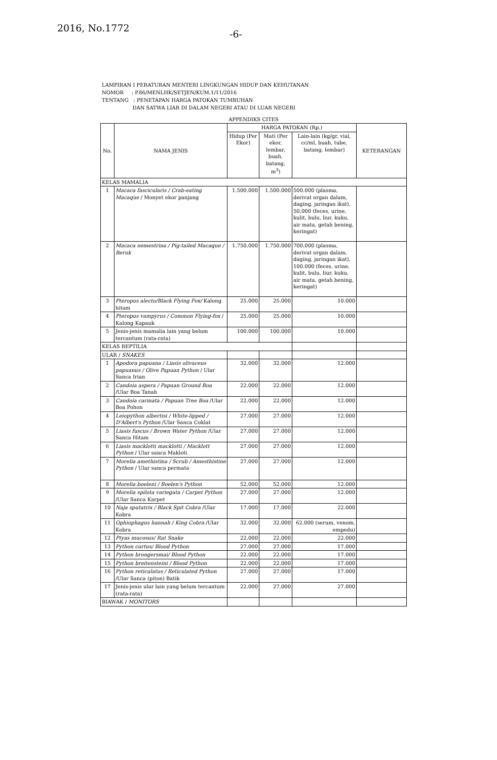2016, No.1772
-6-
LAMPIRAN I PERATURAN MENTERI LINGKUNGAN HIDUP DAN KEHUTANAN
NOMOR : P.86/MENLHK/SETJEN/KUM.1/11/2016
TENTANG : PENETAPAN HARGA PATOKAN TUMBUHAN
DAN SATWA LIAR DI DALAM NEGERI ATAU DI LUAR NEGERI
APPENDIKS CITES
| No. | NAMA JENIS | HARGA PATOKAN (Rp.) | | | KETERANGAN |
| --- | --- | --- | --- | --- | --- |
| | | Hidup (Per Ekor) | Mati (Per ekor, lembar, buah, batang, m<sup>3</sup>) | Lain-lain (kg/gr, vial, cc/ml, buah, tube, batang, lembar) | |
| KELAS MAMALIA | | | | | |
| 1 | Macaca fascicularis / Crab-eating Macaque / Monyet ekor panjang | 1.500.000 | 1.500.000 | 500.000 (plasma, derivat organ dalam, daging, jaringan ikat), 50.000 (feces, urine, kulit, bulu, liur, kuku, air mata, getah bening, keringat) | |
| 2 | Macaca nemestrina / Pig-tailed Macaque / Beruk | 1.750.000 | 1.750.000 | 700.000 (plasma, derivat organ dalam, daging, jaringan ikat), 100.000 (feces, urine, kulit, bulu, liur, kuku, air mata, getah bening, keringat) | |
| 3 | Pteropus alecto/Black Flying Fox/ Kalong hitam | 25.000 | 25.000 | 10.000 | |
| 4 | Pteropus vampyrus / Common Flying-fox / Kalong Kapauk | 25.000 | 25.000 | 10.000 | |
| 5 | Jenis-jenis mamalia lain yang belum tercantum (rata-rata) | 100.000 | 100.000 | 10.000 | |
| KELAS REPTILIA | | | | | |
| ULAR / SNAKES | | | | | |
| 1 | Apodora papuana / Liasis olivaceus papuanus / Olive Papuan Python / Ular Sanca Irian | 32.000 | 32.000 | 12.000 | |
| 2 | Candoia aspera / Papuan Ground Boa /Ular Boa Tanah | 22.000 | 22.000 | 12.000 | |
| 3 | Candoia carinata / Papuan Tree Boa /Ular Boa Pohon | 22.000 | 22.000 | 12.000 | |
| 4 | Leiopython albertisi / White-lipped / D'Albert's Python /Ular Sanca Coklat | 27.000 | 27.000 | 12.000 | |
| 5 | Liasis fuscus / Brown Water Python /Ular Sanca Hitam | 27.000 | 27.000 | 12.000 | |
| 6 | Liasis macklotti macklotti / Macklott Python / Ular sanca Makloti | 27.000 | 27.000 | 12.000 | |
| 7 | Morelia amethistina / Scrub / Amesthistine Python / Ular sanca permata | 27.000 | 27.000 | 12.000 | |
| 8 | Morelia boeleni / Boelen's Python | 52.000 | 52.000 | 12.000 | |
| 9 | Morelia spilota variegata / Carpet Python /Ular Sanca Karpet | 27.000 | 27.000 | 12.000 | |
| 10 | Naja sputatrix / Black Spit Cobra /Ular Kobra | 17.000 | 17.000 | 22.000 | |
| 11 | Ophiophagus hannah / King Cobra /Ular Kobra | 32.000 | 32.000 | 62.000 (serum, venom, empedu) | |
| 12 | Ptyas mucosus/ Rat Snake | 22.000 | 22.000 | 22.000 | |
| 13 | Python curtus/ Blood Python | 27.000 | 27.000 | 17.000 | |
| 14 | Python brongersmai/ Blood Python | 22.000 | 22.000 | 17.000 | |
| 15 | Python breitensteini / Blood Python | 22.000 | 22.000 | 17.000 | |
| 16 | Python reticulatus / Reticulated Python /Ular Sanca (piton) Batik | 27.000 | 27.000 | 17.000 | |
| 17 | Jenis-jenis ular lain yang belum tercantum (rata-rata) | 22.000 | 27.000 | 27.000 | |
| BIAWAK / MONITORS | | | | | |